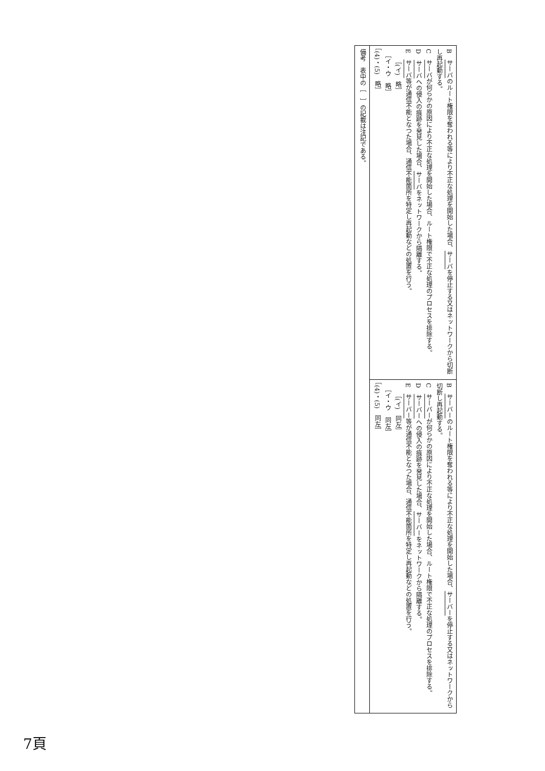| B サーバ のルート権限を奪われる等により不正な処理を開始した場合、 サーバ を停止する又はネットワークから切断し再起動する。 C サーバ が何らかの原因により不正な処理を開始した場合、ルート権限で不正な処理のプロセスを排除する。 D サーバ への侵入の痕跡を発見した場合、 サーバ をネットワークから隔離する。 E サーバ 等が通信不能となつた場合、通信不能箇所を特定し再起動などの処置を行う。 ［(イ) 略］ ［イ・ウ 略］ ［(4)・(5) 略］ | B サーバー のルート権限を奪われる等により不正な処理を開始した場合、 サーバー を停止する又はネットワークから切断し再起動する。 C サーバー が何らかの原因により不正な処理を開始した場合、ルート権限で不正な処理のプロセスを排除する。 D サーバー への侵入の痕跡を発見した場合、 サーバー をネットワークから隔離する。 E サーバー 等が通信不能となつた場合、通信不能箇所を特定し再起動などの処置を行う。 ［(イ) 同左］ ［イ・ウ 同左］ ［(4)・(5) 同左］ |
| 備考 表中の［ ］の記載は注記である。 | |
7頁